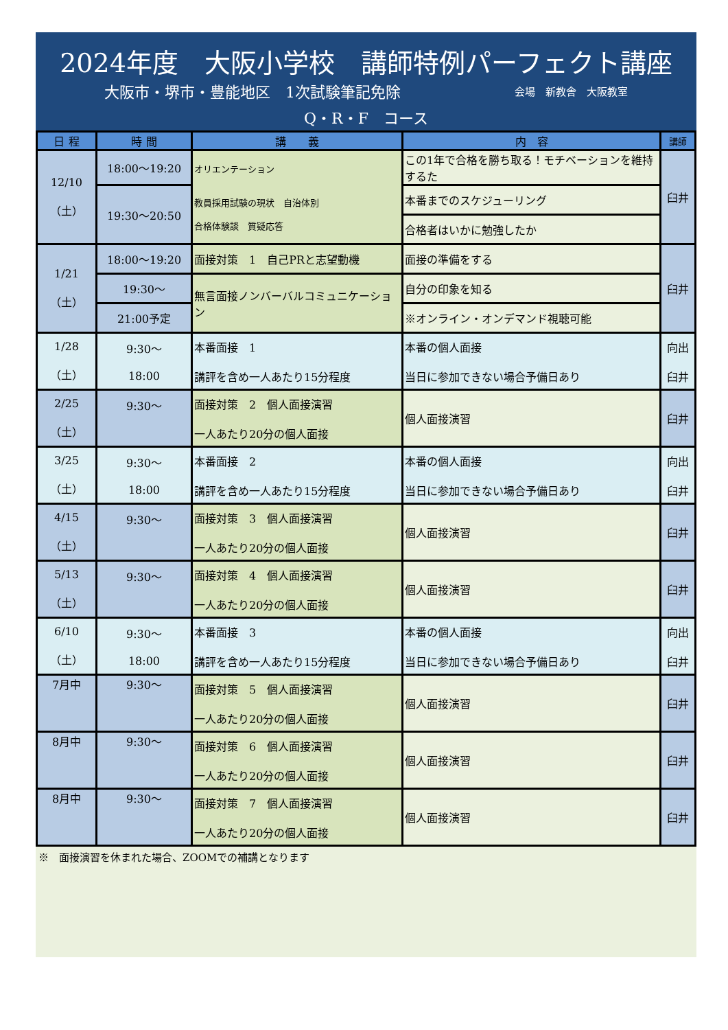2024年度　大阪小学校　講師特例パーフェクト講座
大阪市・堺市・豊能地区　1次試験筆記免除 会場　新教舎　大阪教室
Q・R・F　コース
| 日 程 | 時 間 | 講 義 | 内 容 | 講師 |
| --- | --- | --- | --- | --- |
| 12/10 （土） | 18:00～19:20 | オリエンテーション 教員採用試験の現状 自治体別 合格体験談 質疑応答 | この1年で合格を勝ち取る！モチベーションを維持するた | 臼井 |
| | 19:30～20:50 | | 本番までのスケジューリング | |
| | | | 合格者はいかに勉強したか | |
| 1/21 （土） | 18:00～19:20 | 面接対策 1 自己PRと志望動機 | 面接の準備をする | 臼井 |
| | 19:30～ | 無言面接ノンバーバルコミュニケーション | 自分の印象を知る | |
| | 21:00予定 | | ※オンライン・オンデマンド視聴可能 | |
| 1/28 （土） | 9:30～ 18:00 | 本番面接 1 講評を含め一人あたり15分程度 | 本番の個人面接 当日に参加できない場合予備日あり | 向出 臼井 |
| 2/25 （土） | 9:30～ | 面接対策 2 個人面接演習 一人あたり20分の個人面接 | 個人面接演習 | 臼井 |
| 3/25 （土） | 9:30～ 18:00 | 本番面接 2 講評を含め一人あたり15分程度 | 本番の個人面接 当日に参加できない場合予備日あり | 向出 臼井 |
| 4/15 （土） | 9:30～ | 面接対策 3 個人面接演習 一人あたり20分の個人面接 | 個人面接演習 | 臼井 |
| 5/13 （土） | 9:30～ | 面接対策 4 個人面接演習 一人あたり20分の個人面接 | 個人面接演習 | 臼井 |
| 6/10 （土） | 9:30～ 18:00 | 本番面接 3 講評を含め一人あたり15分程度 | 本番の個人面接 当日に参加できない場合予備日あり | 向出 臼井 |
| 7月中 | 9:30～ | 面接対策 5 個人面接演習 一人あたり20分の個人面接 | 個人面接演習 | 臼井 |
| 8月中 | 9:30～ | 面接対策 6 個人面接演習 一人あたり20分の個人面接 | 個人面接演習 | 臼井 |
| 8月中 | 9:30～ | 面接対策 7 個人面接演習 一人あたり20分の個人面接 | 個人面接演習 | 臼井 |
※　面接演習を休まれた場合、ZOOMでの補講となります